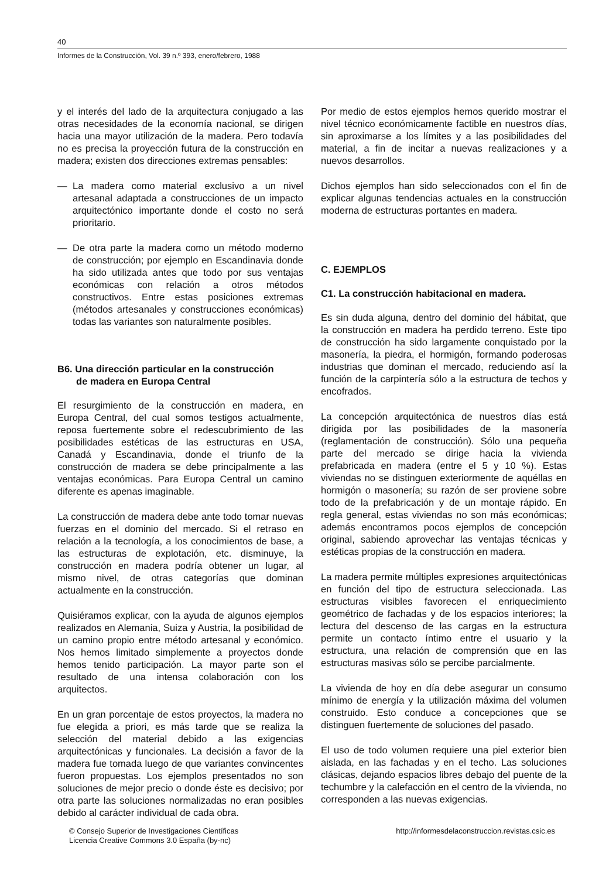40
Informes de la Construcción, Vol. 39 n.º 393, enero/febrero, 1988
y el interés del lado de la arquitectura conjugado a las otras necesidades de la economía nacional, se dirigen hacia una mayor utilización de la madera. Pero todavía no es precisa la proyección futura de la construcción en madera; existen dos direcciones extremas pensables:
— La madera como material exclusivo a un nivel artesanal adaptada a construcciones de un impacto arquitectónico importante donde el costo no será prioritario.
— De otra parte la madera como un método moderno de construcción; por ejemplo en Escandinavia donde ha sido utilizada antes que todo por sus ventajas económicas con relación a otros métodos constructivos. Entre estas posiciones extremas (métodos artesanales y construcciones económicas) todas las variantes son naturalmente posibles.
B6. Una dirección particular en la construcción
de madera en Europa Central
El resurgimiento de la construcción en madera, en Europa Central, del cual somos testigos actualmente, reposa fuertemente sobre el redescubrimiento de las posibilidades estéticas de las estructuras en USA, Canadá y Escandinavia, donde el triunfo de la construcción de madera se debe principalmente a las ventajas económicas. Para Europa Central un camino diferente es apenas imaginable.
La construcción de madera debe ante todo tomar nuevas fuerzas en el dominio del mercado. Si el retraso en relación a la tecnología, a los conocimientos de base, a las estructuras de explotación, etc. disminuye, la construcción en madera podría obtener un lugar, al mismo nivel, de otras categorías que dominan actualmente en la construcción.
Quisiéramos explicar, con la ayuda de algunos ejemplos realizados en Alemania, Suiza y Austria, la posibilidad de un camino propio entre método artesanal y económico. Nos hemos limitado simplemente a proyectos donde hemos tenido participación. La mayor parte son el resultado de una intensa colaboración con los arquitectos.
En un gran porcentaje de estos proyectos, la madera no fue elegida a priori, es más tarde que se realiza la selección del material debido a las exigencias arquitectónicas y funcionales. La decisión a favor de la madera fue tomada luego de que variantes convincentes fueron propuestas. Los ejemplos presentados no son soluciones de mejor precio o donde éste es decisivo; por otra parte las soluciones normalizadas no eran posibles debido al carácter individual de cada obra.
Por medio de estos ejemplos hemos querido mostrar el nivel técnico económicamente factible en nuestros días, sin aproximarse a los límites y a las posibilidades del material, a fin de incitar a nuevas realizaciones y a nuevos desarrollos.
Dichos ejemplos han sido seleccionados con el fin de explicar algunas tendencias actuales en la construcción moderna de estructuras portantes en madera.
C. EJEMPLOS
C1. La construcción habitacional en madera.
Es sin duda alguna, dentro del dominio del hábitat, que la construcción en madera ha perdido terreno. Este tipo de construcción ha sido largamente conquistado por la masonería, la piedra, el hormigón, formando poderosas industrias que dominan el mercado, reduciendo así la función de la carpintería sólo a la estructura de techos y encofrados.
La concepción arquitectónica de nuestros días está dirigida por las posibilidades de la masonería (reglamentación de construcción). Sólo una pequeña parte del mercado se dirige hacia la vivienda prefabricada en madera (entre el 5 y 10 %). Estas viviendas no se distinguen exteriormente de aquéllas en hormigón o masonería; su razón de ser proviene sobre todo de la prefabricación y de un montaje rápido. En regla general, estas viviendas no son más económicas; además encontramos pocos ejemplos de concepción original, sabiendo aprovechar las ventajas técnicas y estéticas propias de la construcción en madera.
La madera permite múltiples expresiones arquitectónicas en función del tipo de estructura seleccionada. Las estructuras visibles favorecen el enriquecimiento geométrico de fachadas y de los espacios interiores; la lectura del descenso de las cargas en la estructura permite un contacto íntimo entre el usuario y la estructura, una relación de comprensión que en las estructuras masivas sólo se percibe parcialmente.
La vivienda de hoy en día debe asegurar un consumo mínimo de energía y la utilización máxima del volumen construido. Esto conduce a concepciones que se distinguen fuertemente de soluciones del pasado.
El uso de todo volumen requiere una piel exterior bien aislada, en las fachadas y en el techo. Las soluciones clásicas, dejando espacios libres debajo del puente de la techumbre y la calefacción en el centro de la vivienda, no corresponden a las nuevas exigencias.
© Consejo Superior de Investigaciones Científicas
Licencia Creative Commons 3.0 España (by-nc)
http://informesdelaconstruccion.revistas.csic.es